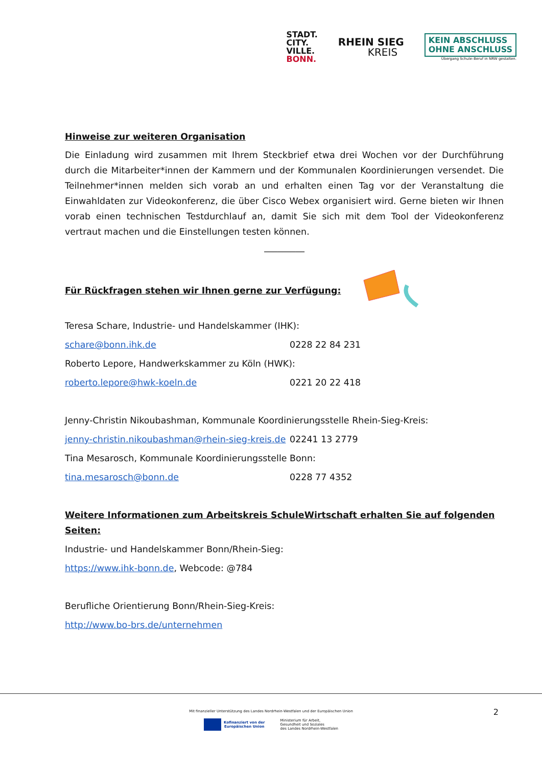STADT.
CITY.
VILLE.
BONN.
RHEIN SIEG
KREIS
KEIN ABSCHLUSS
OHNE ANSCHLUSS
Übergang Schule–Beruf in NRW gestalten.
Hinweise zur weiteren Organisation
Die Einladung wird zusammen mit Ihrem Steckbrief etwa drei Wochen vor der Durchführung durch die Mitarbeiter*innen der Kammern und der Kommunalen Koordinierungen versendet. Die Teilnehmer*innen melden sich vorab an und erhalten einen Tag vor der Veranstaltung die Einwahldaten zur Videokonferenz, die über Cisco Webex organisiert wird. Gerne bieten wir Ihnen vorab einen technischen Testdurchlauf an, damit Sie sich mit dem Tool der Videokonferenz vertraut machen und die Einstellungen testen können.
_________
Für Rückfragen stehen wir Ihnen gerne zur Verfügung:
Teresa Schare, Industrie- und Handelskammer (IHK):
schare@bonn.ihk.de 0228 22 84 231
Roberto Lepore, Handwerkskammer zu Köln (HWK):
roberto.lepore@hwk-koeln.de 0221 20 22 418
Jenny-Christin Nikoubashman, Kommunale Koordinierungsstelle Rhein-Sieg-Kreis:
jenny-christin.nikoubashman@rhein-sieg-kreis.de 02241 13 2779
Tina Mesarosch, Kommunale Koordinierungsstelle Bonn:
tina.mesarosch@bonn.de 0228 77 4352
Weitere Informationen zum Arbeitskreis SchuleWirtschaft erhalten Sie auf folgenden Seiten:
Industrie- und Handelskammer Bonn/Rhein-Sieg:
https://www.ihk-bonn.de, Webcode: @784
Berufliche Orientierung Bonn/Rhein-Sieg-Kreis:
http://www.bo-brs.de/unternehmen
Mit finanzieller Unterstützung des Landes Nordrhein-Westfalen und der Europäischen Union
2
Kofinanziert von der
Europäischen Union
Ministerium für Arbeit,
Gesundheit und Soziales
des Landes Nordrhein-Westfalen